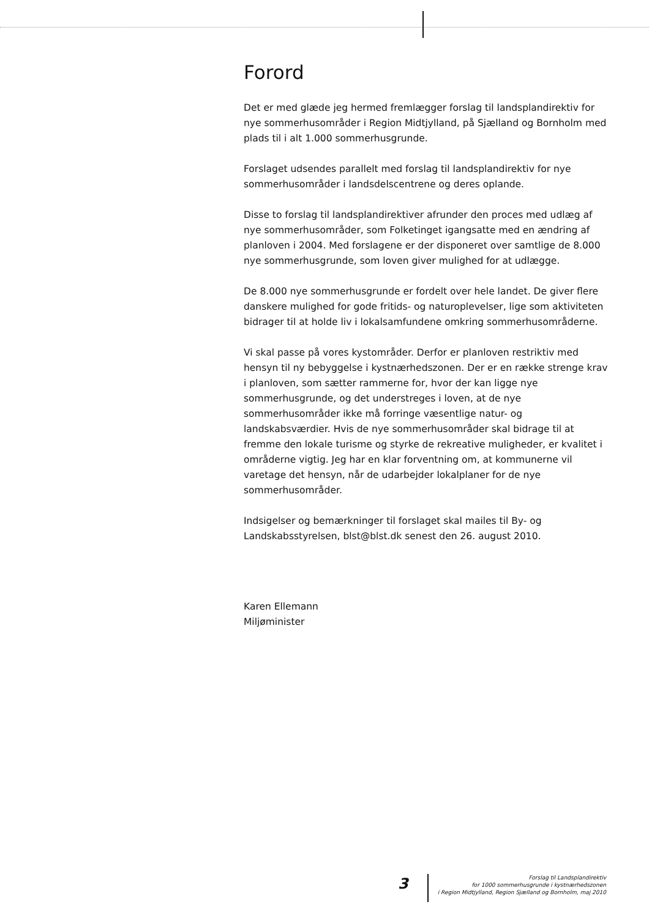Forord
Det er med glæde jeg hermed fremlægger forslag til landsplandirektiv for nye sommerhusområder i Region Midtjylland, på Sjælland og Bornholm med plads til i alt 1.000 sommerhusgrunde.
Forslaget udsendes parallelt med forslag til landsplandirektiv for nye sommerhusområder i landsdelscentrene og deres oplande.
Disse to forslag til landsplandirektiver afrunder den proces med udlæg af nye sommerhusområder, som Folketinget igangsatte med en ændring af planloven i 2004. Med forslagene er der disponeret over samtlige de 8.000 nye sommerhusgrunde, som loven giver mulighed for at udlægge.
De 8.000 nye sommerhusgrunde er fordelt over hele landet. De giver flere danskere mulighed for gode fritids- og naturoplevelser, lige som aktiviteten bidrager til at holde liv i lokalsamfundene omkring sommerhusområderne.
Vi skal passe på vores kystområder. Derfor er planloven restriktiv med hensyn til ny bebyggelse i kystnærhedszonen. Der er en række strenge krav i planloven, som sætter rammerne for, hvor der kan ligge nye sommerhusgrunde, og det understreges i loven, at de nye sommerhusområder ikke må forringe væsentlige natur- og landskabsværdier. Hvis de nye sommerhusområder skal bidrage til at fremme den lokale turisme og styrke de rekreative muligheder, er kvalitet i områderne vigtig. Jeg har en klar forventning om, at kommunerne vil varetage det hensyn, når de udarbejder lokalplaner for de nye sommerhusområder.
Indsigelser og bemærkninger til forslaget skal mailes til By- og Landskabsstyrelsen, blst@blst.dk senest den 26. august 2010.
Karen Ellemann
Miljøminister
3
Forslag til Landsplandirektiv
for 1000 sommerhusgrunde i kystnærhedszonen
i Region Midtjylland, Region Sjælland og Bornholm, maj 2010